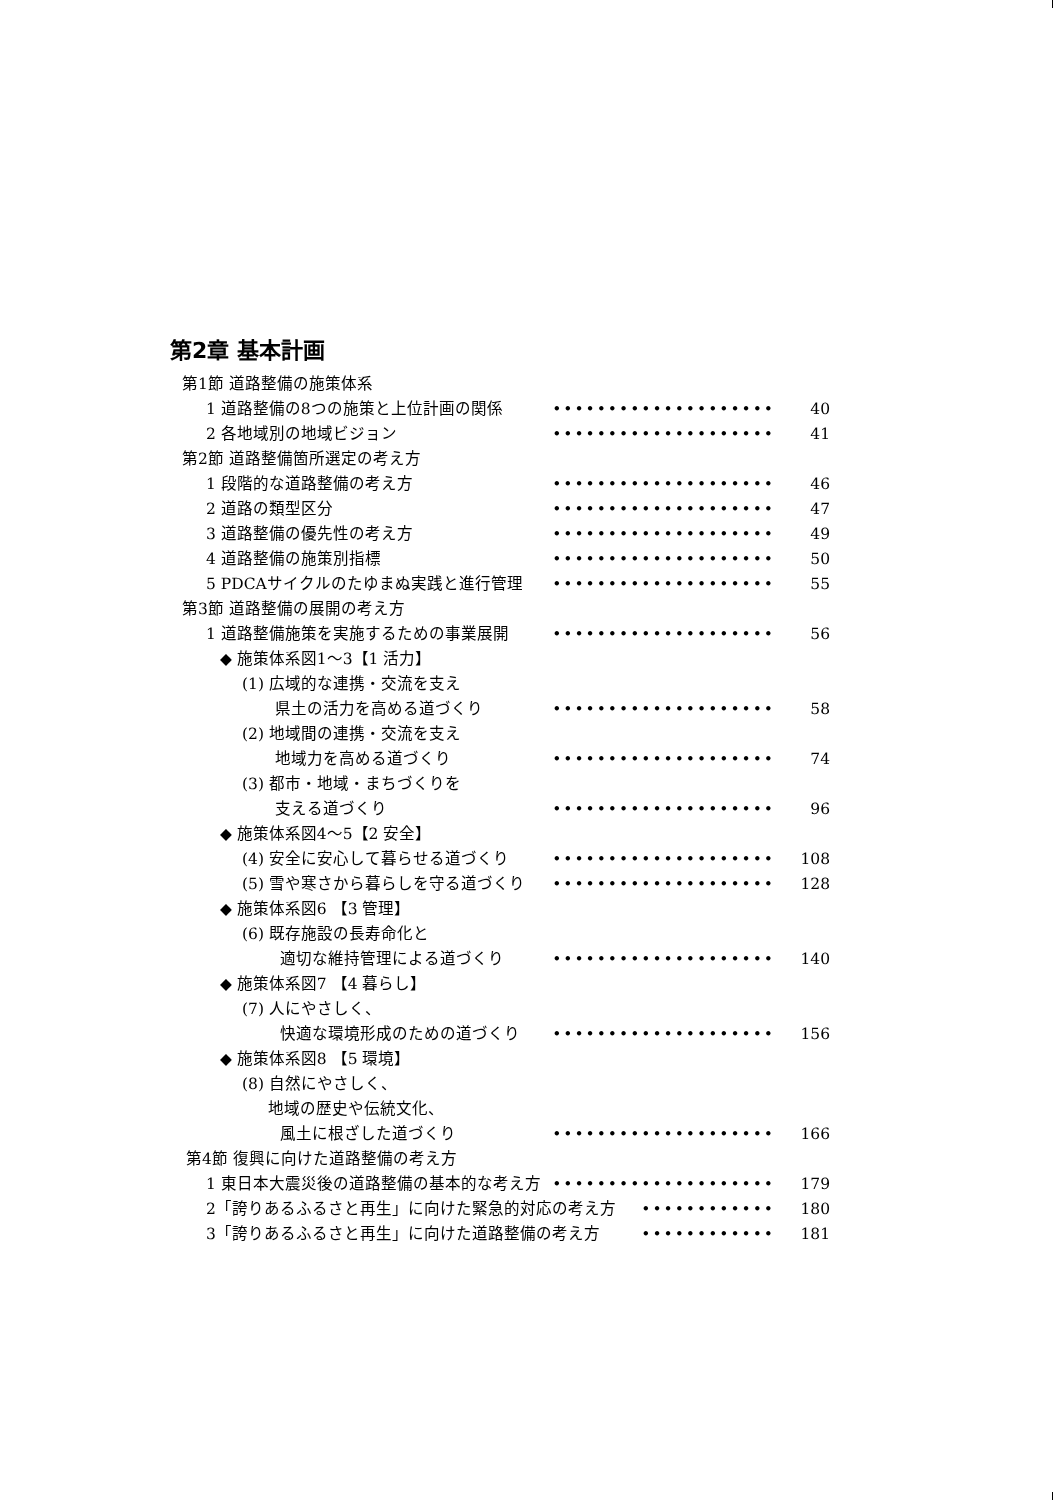第2章 基本計画
第1節 道路整備の施策体系
1 道路整備の8つの施策と上位計画の関係 •••••••••••••••••••• 40
2 各地域別の地域ビジョン •••••••••••••••••••• 41
第2節 道路整備箇所選定の考え方
1 段階的な道路整備の考え方 •••••••••••••••••••• 46
2 道路の類型区分 •••••••••••••••••••• 47
3 道路整備の優先性の考え方 •••••••••••••••••••• 49
4 道路整備の施策別指標 •••••••••••••••••••• 50
5 PDCAサイクルのたゆまぬ実践と進行管理 •••••••••••••••••••• 55
第3節 道路整備の展開の考え方
1 道路整備施策を実施するための事業展開 •••••••••••••••••••• 56
◆ 施策体系図1～3【1 活力】
(1) 広域的な連携・交流を支え
県土の活力を高める道づくり •••••••••••••••••••• 58
(2) 地域間の連携・交流を支え
地域力を高める道づくり •••••••••••••••••••• 74
(3) 都市・地域・まちづくりを
支える道づくり •••••••••••••••••••• 96
◆ 施策体系図4～5【2 安全】
(4) 安全に安心して暮らせる道づくり •••••••••••••••••••• 108
(5) 雪や寒さから暮らしを守る道づくり •••••••••••••••••••• 128
◆ 施策体系図6 【3 管理】
(6) 既存施設の長寿命化と
適切な維持管理による道づくり •••••••••••••••••••• 140
◆ 施策体系図7 【4 暮らし】
(7) 人にやさしく、
快適な環境形成のための道づくり •••••••••••••••••••• 156
◆ 施策体系図8 【5 環境】
(8) 自然にやさしく、
地域の歴史や伝統文化、
風土に根ざした道づくり •••••••••••••••••••• 166
第4節 復興に向けた道路整備の考え方
1 東日本大震災後の道路整備の基本的な考え方 •••••••••••••••••••• 179
2「誇りあるふるさと再生」に向けた緊急的対応の考え方 •••••••••••• 180
3「誇りあるふるさと再生」に向けた道路整備の考え方 •••••••••••• 181